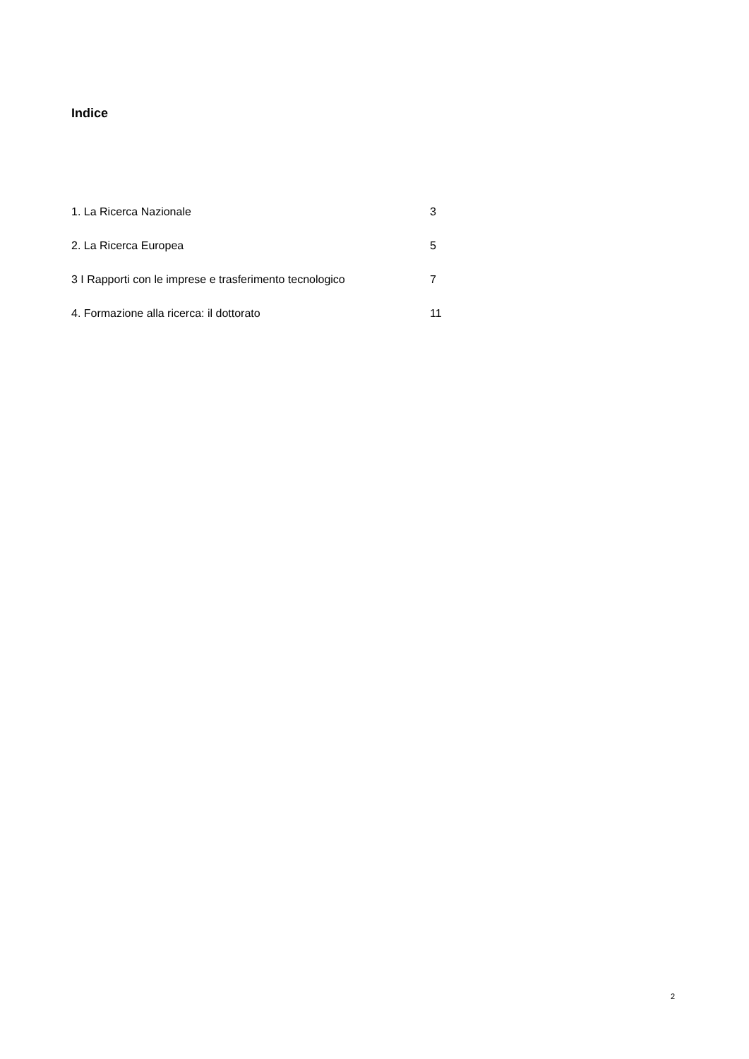Indice
1. La Ricerca Nazionale 3
2. La Ricerca Europea 5
3 I Rapporti con le imprese e trasferimento tecnologico 7
4. Formazione alla ricerca: il dottorato 11
2